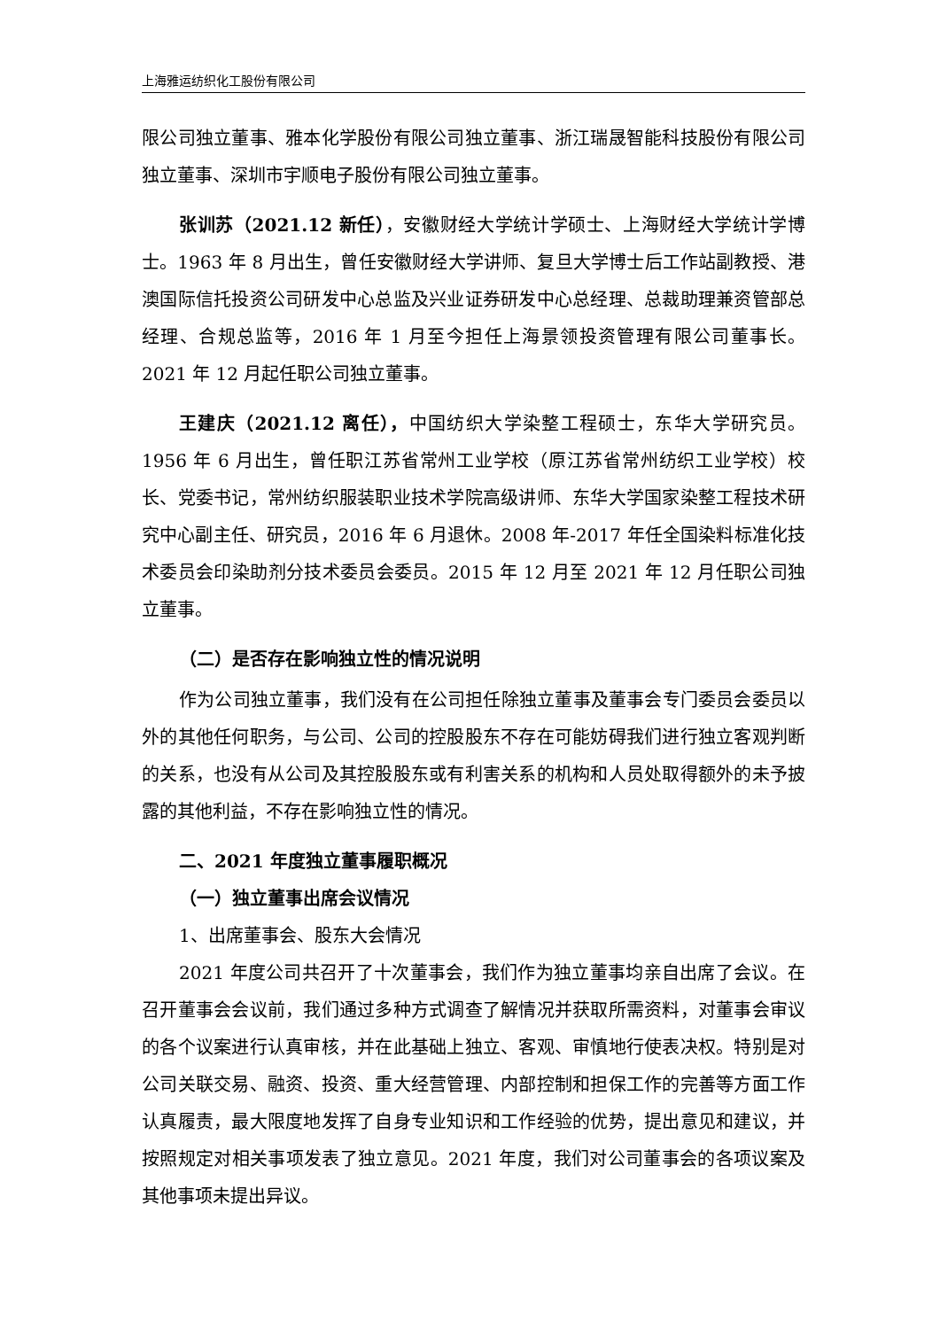上海雅运纺织化工股份有限公司
限公司独立董事、雅本化学股份有限公司独立董事、浙江瑞晟智能科技股份有限公司独立董事、深圳市宇顺电子股份有限公司独立董事。
张训苏（2021.12 新任），安徽财经大学统计学硕士、上海财经大学统计学博士。1963 年 8 月出生，曾任安徽财经大学讲师、复旦大学博士后工作站副教授、港澳国际信托投资公司研发中心总监及兴业证券研发中心总经理、总裁助理兼资管部总经理、合规总监等，2016 年 1 月至今担任上海景领投资管理有限公司董事长。2021 年 12 月起任职公司独立董事。
王建庆（2021.12 离任），中国纺织大学染整工程硕士，东华大学研究员。1956 年 6 月出生，曾任职江苏省常州工业学校（原江苏省常州纺织工业学校）校长、党委书记，常州纺织服装职业技术学院高级讲师、东华大学国家染整工程技术研究中心副主任、研究员，2016 年 6 月退休。2008 年-2017 年任全国染料标准化技术委员会印染助剂分技术委员会委员。2015 年 12 月至 2021 年 12 月任职公司独立董事。
（二）是否存在影响独立性的情况说明
作为公司独立董事，我们没有在公司担任除独立董事及董事会专门委员会委员以外的其他任何职务，与公司、公司的控股股东不存在可能妨碍我们进行独立客观判断的关系，也没有从公司及其控股股东或有利害关系的机构和人员处取得额外的未予披露的其他利益，不存在影响独立性的情况。
二、2021 年度独立董事履职概况
（一）独立董事出席会议情况
1、出席董事会、股东大会情况
2021 年度公司共召开了十次董事会，我们作为独立董事均亲自出席了会议。在召开董事会会议前，我们通过多种方式调查了解情况并获取所需资料，对董事会审议的各个议案进行认真审核，并在此基础上独立、客观、审慎地行使表决权。特别是对公司关联交易、融资、投资、重大经营管理、内部控制和担保工作的完善等方面工作认真履责，最大限度地发挥了自身专业知识和工作经验的优势，提出意见和建议，并按照规定对相关事项发表了独立意见。2021 年度，我们对公司董事会的各项议案及其他事项未提出异议。